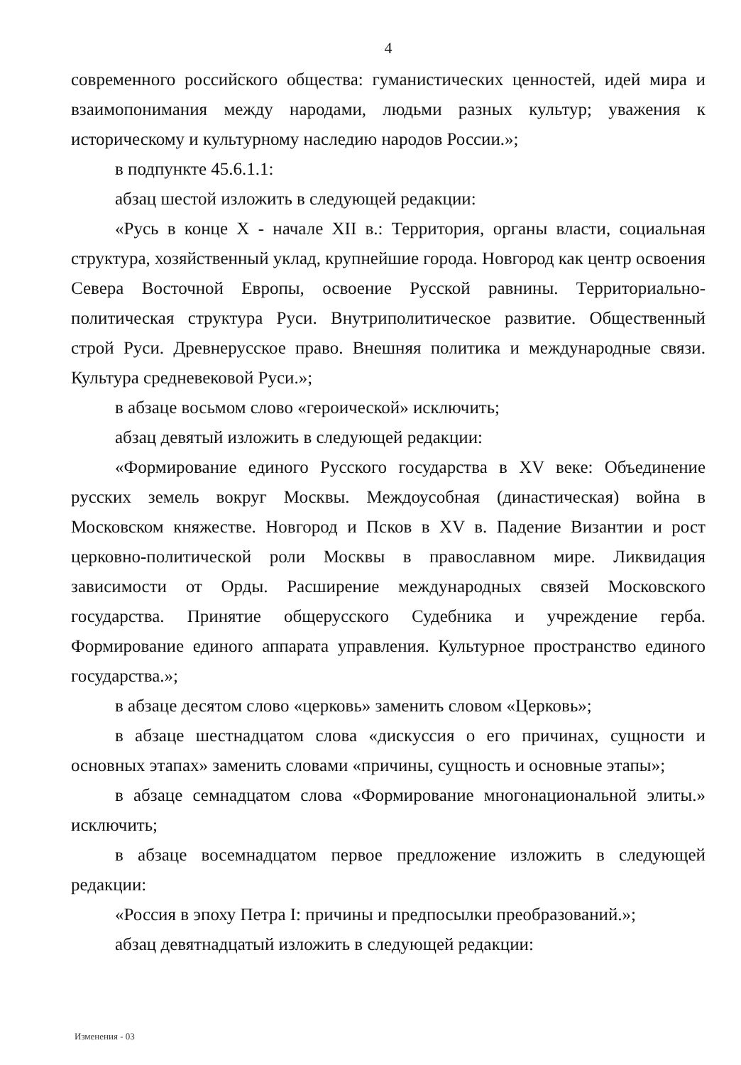4
современного российского общества: гуманистических ценностей, идей мира и взаимопонимания между народами, людьми разных культур; уважения к историческому и культурному наследию народов России.»;
в подпункте 45.6.1.1:
абзац шестой изложить в следующей редакции:
«Русь в конце X - начале XII в.: Территория, органы власти, социальная структура, хозяйственный уклад, крупнейшие города. Новгород как центр освоения Севера Восточной Европы, освоение Русской равнины. Территориально-политическая структура Руси. Внутриполитическое развитие. Общественный строй Руси. Древнерусское право. Внешняя политика и международные связи. Культура средневековой Руси.»;
в абзаце восьмом слово «героической» исключить;
абзац девятый изложить в следующей редакции:
«Формирование единого Русского государства в XV веке: Объединение русских земель вокруг Москвы. Междоусобная (династическая) война в Московском княжестве. Новгород и Псков в XV в. Падение Византии и рост церковно-политической роли Москвы в православном мире. Ликвидация зависимости от Орды. Расширение международных связей Московского государства. Принятие общерусского Судебника и учреждение герба. Формирование единого аппарата управления. Культурное пространство единого государства.»;
в абзаце десятом слово «церковь» заменить словом «Церковь»;
в абзаце шестнадцатом слова «дискуссия о его причинах, сущности и основных этапах» заменить словами «причины, сущность и основные этапы»;
в абзаце семнадцатом слова «Формирование многонациональной элиты.» исключить;
в абзаце восемнадцатом первое предложение изложить в следующей редакции:
«Россия в эпоху Петра I: причины и предпосылки преобразований.»;
абзац девятнадцатый изложить в следующей редакции:
Изменения - 03